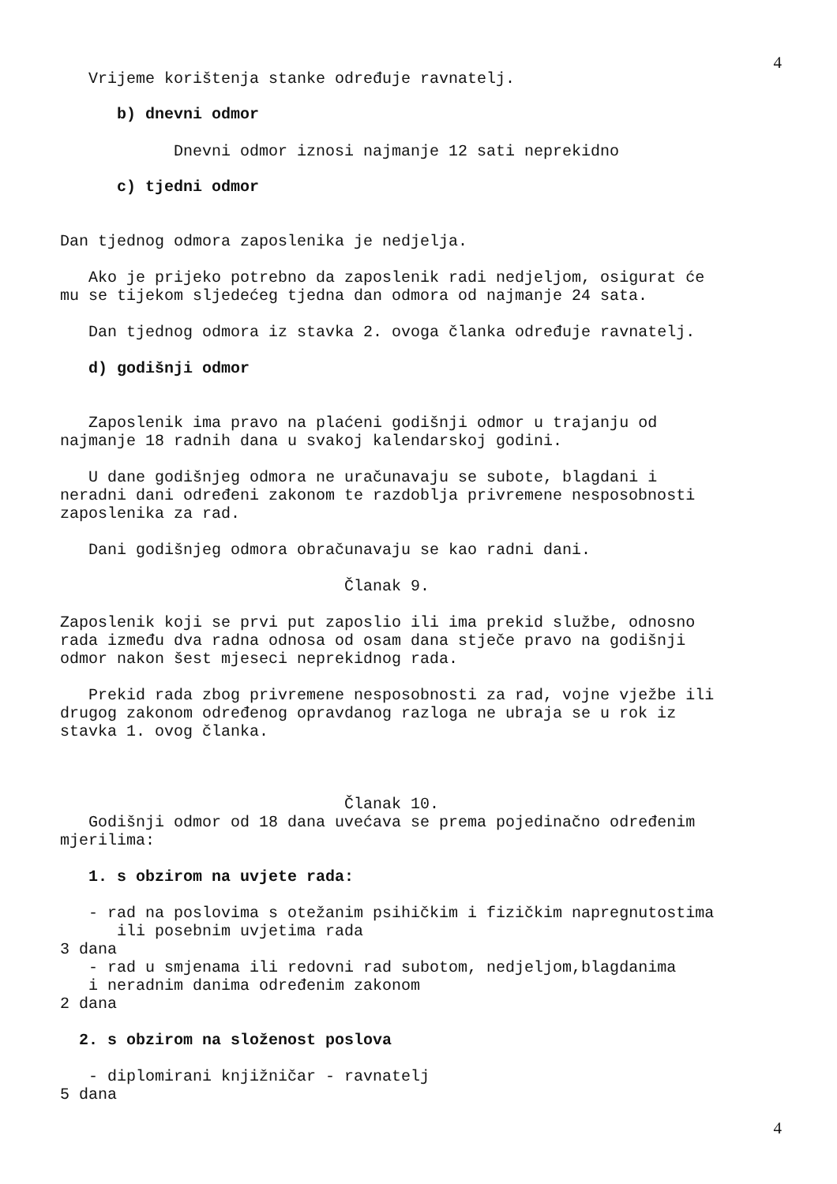4
Vrijeme korištenja stanke određuje ravnatelj.
b) dnevni odmor
Dnevni odmor iznosi najmanje 12 sati neprekidno
c) tjedni odmor
Dan tjednog odmora zaposlenika je nedjelja.
Ako je prijeko potrebno da zaposlenik radi nedjeljom, osigurat će mu se tijekom sljedećeg tjedna dan odmora od najmanje 24 sata.
Dan tjednog odmora iz stavka 2. ovoga članka određuje ravnatelj.
d) godišnji odmor
Zaposlenik ima pravo na plaćeni godišnji odmor u trajanju od najmanje 18 radnih dana u svakoj kalendarskoj godini.
U dane godišnjeg odmora ne uračunavaju se subote, blagdani i neradni dani određeni zakonom te razdoblja privremene nesposobnosti zaposlenika za rad.
Dani godišnjeg odmora obračunavaju se kao radni dani.
Članak 9.
Zaposlenik koji se prvi put zaposlio ili ima prekid službe, odnosno rada između dva radna odnosa od osam dana stječe pravo na godišnji odmor nakon šest mjeseci neprekidnog rada.
Prekid rada zbog privremene nesposobnosti za rad, vojne vježbe ili drugog zakonom određenog opravdanog razloga ne ubraja se u rok iz stavka 1. ovog članka.
Članak 10.
Godišnji odmor od 18 dana uvećava se prema pojedinačno određenim mjerilima:
1. s obzirom na uvjete rada:
- rad na poslovima s otežanim psihičkim i fizičkim napregnutostima ili posebnim uvjetima rada 3 dana - rad u smjenama ili redovni rad subotom, nedjeljom,blagdanima i neradnim danima određenim zakonom 2 dana
2. s obzirom na složenost poslova
- diplomirani knjižničar - ravnatelj 5 dana
4